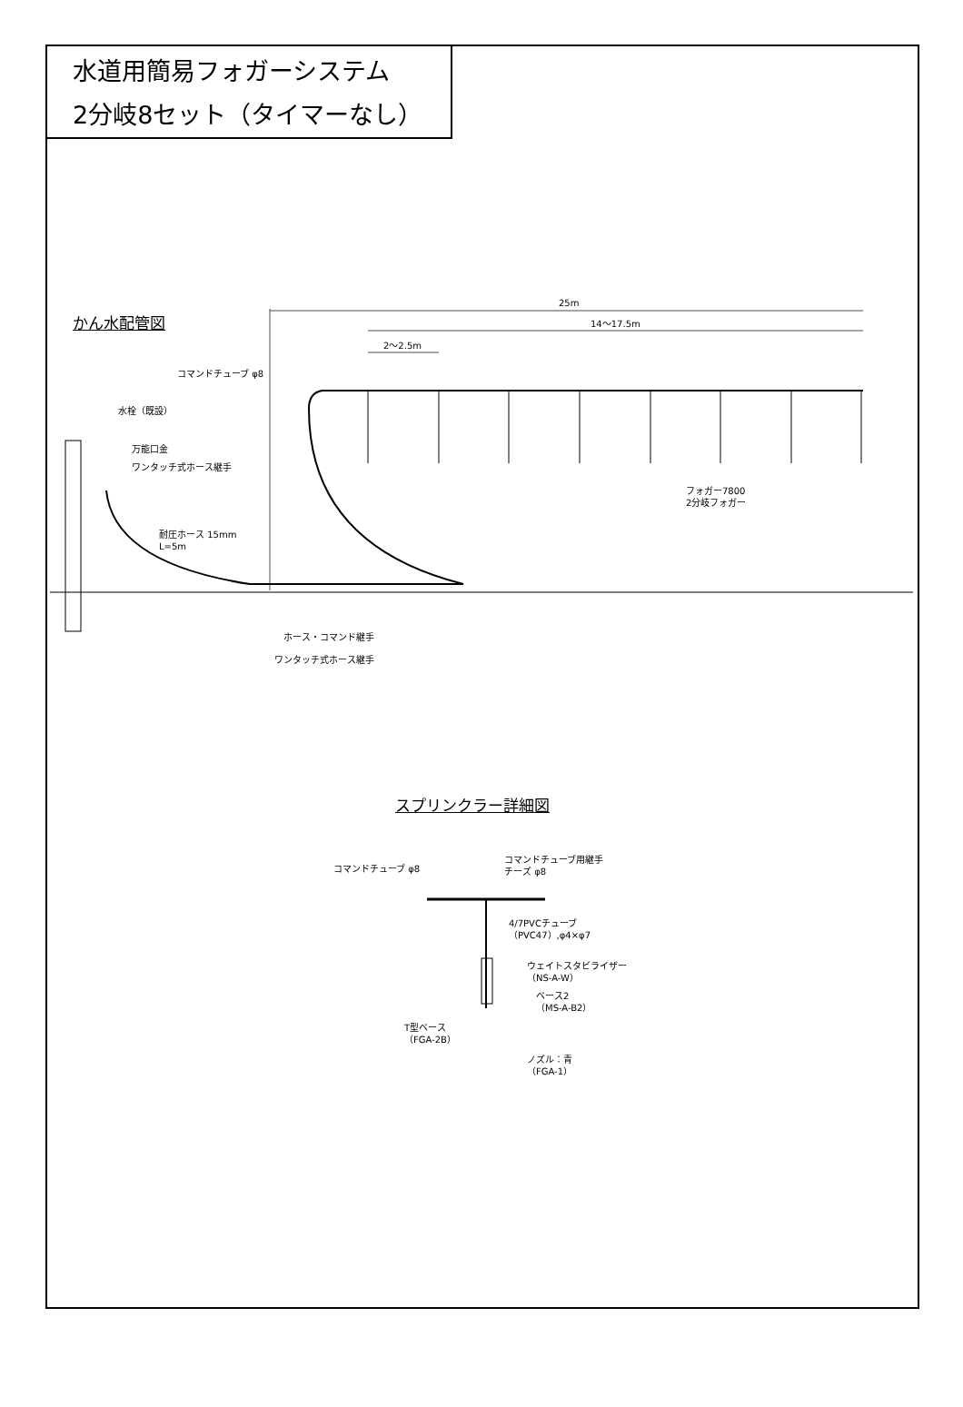水道用簡易フォガーシステム
2分岐8セット（タイマーなし）
かん水配管図
25m
14～17.5m
2～2.5m
コマンドチューブ φ8
水栓（既設）
万能口金
ワンタッチ式ホース継手
フォガー7800
2分岐フォガー
耐圧ホース 15mm
L=5m
ホース・コマンド継手
ワンタッチ式ホース継手
スプリンクラー詳細図
コマンドチューブ φ8
コマンドチューブ用継手
チーズ φ8
4/7PVCチューブ
（PVC47）,φ4×φ7
ウェイトスタビライザー
（NS-A-W）
ベース2
（MS-A-B2）
T型ベース
（FGA-2B）
ノズル：青
（FGA-1）